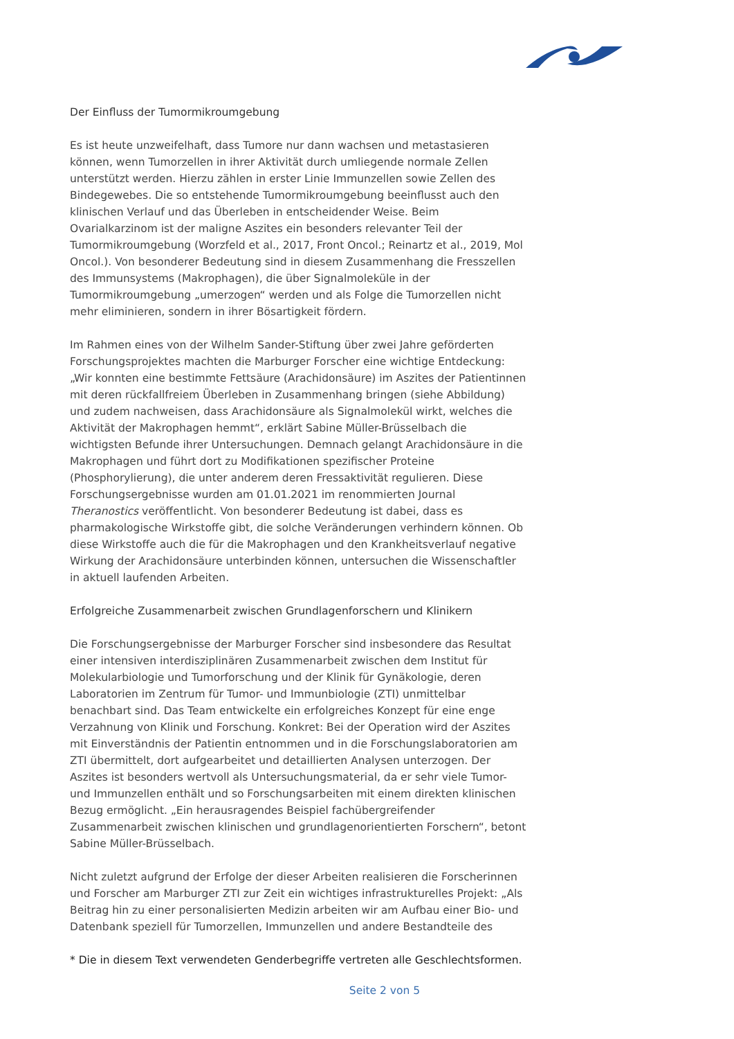Der Einfluss der Tumormikroumgebung
Es ist heute unzweifelhaft, dass Tumore nur dann wachsen und metastasieren können, wenn Tumorzellen in ihrer Aktivität durch umliegende normale Zellen unterstützt werden. Hierzu zählen in erster Linie Immunzellen sowie Zellen des Bindegewebes. Die so entstehende Tumormikroumgebung beeinflusst auch den klinischen Verlauf und das Überleben in entscheidender Weise. Beim Ovarialkarzinom ist der maligne Aszites ein besonders relevanter Teil der Tumormikroumgebung (Worzfeld et al., 2017, Front Oncol.; Reinartz et al., 2019, Mol Oncol.). Von besonderer Bedeutung sind in diesem Zusammenhang die Fresszellen des Immunsystems (Makrophagen), die über Signalmoleküle in der Tumormikroumgebung „umerzogen“ werden und als Folge die Tumorzellen nicht mehr eliminieren, sondern in ihrer Bösartigkeit fördern.
Im Rahmen eines von der Wilhelm Sander-Stiftung über zwei Jahre geförderten Forschungsprojektes machten die Marburger Forscher eine wichtige Entdeckung: „Wir konnten eine bestimmte Fettsäure (Arachidonsäure) im Aszites der Patientinnen mit deren rückfallfreiem Überleben in Zusammenhang bringen (siehe Abbildung) und zudem nachweisen, dass Arachidonsäure als Signalmolekül wirkt, welches die Aktivität der Makrophagen hemmt“, erklärt Sabine Müller-Brüsselbach die wichtigsten Befunde ihrer Untersuchungen. Demnach gelangt Arachidonsäure in die Makrophagen und führt dort zu Modifikationen spezifischer Proteine (Phosphorylierung), die unter anderem deren Fressaktivität regulieren. Diese Forschungsergebnisse wurden am 01.01.2021 im renommierten Journal Theranostics veröffentlicht. Von besonderer Bedeutung ist dabei, dass es pharmakologische Wirkstoffe gibt, die solche Veränderungen verhindern können. Ob diese Wirkstoffe auch die für die Makrophagen und den Krankheitsverlauf negative Wirkung der Arachidonsäure unterbinden können, untersuchen die Wissenschaftler in aktuell laufenden Arbeiten.
Erfolgreiche Zusammenarbeit zwischen Grundlagenforschern und Klinikern
Die Forschungsergebnisse der Marburger Forscher sind insbesondere das Resultat einer intensiven interdisziplinären Zusammenarbeit zwischen dem Institut für Molekularbiologie und Tumorforschung und der Klinik für Gynäkologie, deren Laboratorien im Zentrum für Tumor- und Immunbiologie (ZTI) unmittelbar benachbart sind. Das Team entwickelte ein erfolgreiches Konzept für eine enge Verzahnung von Klinik und Forschung. Konkret: Bei der Operation wird der Aszites mit Einverständnis der Patientin entnommen und in die Forschungslaboratorien am ZTI übermittelt, dort aufgearbeitet und detaillierten Analysen unterzogen. Der Aszites ist besonders wertvoll als Untersuchungsmaterial, da er sehr viele Tumor- und Immunzellen enthält und so Forschungsarbeiten mit einem direkten klinischen Bezug ermöglicht. „Ein herausragendes Beispiel fachübergreifender Zusammenarbeit zwischen klinischen und grundlagenorientierten Forschern“, betont Sabine Müller-Brüsselbach.
Nicht zuletzt aufgrund der Erfolge der dieser Arbeiten realisieren die Forscherinnen und Forscher am Marburger ZTI zur Zeit ein wichtiges infrastrukturelles Projekt: „Als Beitrag hin zu einer personalisierten Medizin arbeiten wir am Aufbau einer Bio- und Datenbank speziell für Tumorzellen, Immunzellen und andere Bestandteile des
* Die in diesem Text verwendeten Genderbegriffe vertreten alle Geschlechtsformen.
Seite 2 von 5